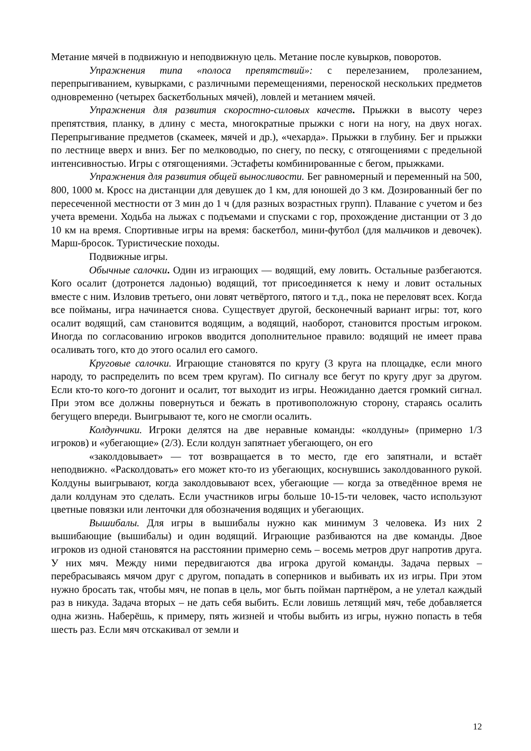Метание мячей в подвижную и неподвижную цель. Метание после кувырков, поворотов.
Упражнения типа «полоса препятствий»: с перелезанием, пролезанием, перепрыгиванием, кувырками, с различными перемещениями, переноской нескольких предметов одновременно (четырех баскетбольных мячей), ловлей и метанием мячей.
Упражнения для развития скоростно-силовых качеств. Прыжки в высоту через препятствия, планку, в длину с места, многократные прыжки с ноги на ногу, на двух ногах. Перепрыгивание предметов (скамеек, мячей и др.), «чехарда». Прыжки в глубину. Бег и прыжки по лестнице вверх и вниз. Бег по мелководью, по снегу, по песку, с отягощениями с предельной интенсивностью. Игры с отягощениями. Эстафеты комбинированные с бегом, прыжками.
Упражнения для развития общей выносливости. Бег равномерный и переменный на 500, 800, 1000 м. Кросс на дистанции для девушек до 1 км, для юношей до 3 км. Дозированный бег по пересеченной местности от 3 мин до 1 ч (для разных возрастных групп). Плавание с учетом и без учета времени. Ходьба на лыжах с подъемами и спусками с гор, прохождение дистанции от 3 до 10 км на время. Спортивные игры на время: баскетбол, мини-футбол (для мальчиков и девочек). Марш-бросок. Туристические походы.
Подвижные игры.
Обычные салочки. Один из играющих — водящий, ему ловить. Остальные разбегаются. Кого осалит (дотронется ладонью) водящий, тот присоединяется к нему и ловит остальных вместе с ним. Изловив третьего, они ловят четвёртого, пятого и т.д., пока не переловят всех. Когда все пойманы, игра начинается снова. Существует другой, бесконечный вариант игры: тот, кого осалит водящий, сам становится водящим, а водящий, наоборот, становится простым игроком. Иногда по согласованию игроков вводится дополнительное правило: водящий не имеет права осаливать того, кто до этого осалил его самого.
Круговые салочки. Играющие становятся по кругу (3 круга на площадке, если много народу, то распределить по всем трем кругам). По сигналу все бегут по кругу друг за другом. Если кто-то кого-то догонит и осалит, тот выходит из игры. Неожиданно дается громкий сигнал. При этом все должны повернуться и бежать в противоположную сторону, стараясь осалить бегущего впереди. Выигрывают те, кого не смогли осалить.
Колдунчики. Игроки делятся на две неравные команды: «колдуны» (примерно 1/3 игроков) и «убегающие» (2/3). Если колдун запятнает убегающего, он его
«заколдовывает» — тот возвращается в то место, где его запятнали, и встаёт неподвижно. «Расколдовать» его может кто-то из убегающих, коснувшись заколдованного рукой. Колдуны выигрывают, когда заколдовывают всех, убегающие — когда за отведённое время не дали колдунам это сделать. Если участников игры больше 10-15-ти человек, часто используют цветные повязки или ленточки для обозначения водящих и убегающих.
Вышибалы. Для игры в вышибалы нужно как минимум 3 человека. Из них 2 вышибающие (вышибалы) и один водящий. Играющие разбиваются на две команды. Двое игроков из одной становятся на расстоянии примерно семь – восемь метров друг напротив друга. У них мяч. Между ними передвигаются два игрока другой команды. Задача первых – перебрасываясь мячом друг с другом, попадать в соперников и выбивать их из игры. При этом нужно бросать так, чтобы мяч, не попав в цель, мог быть пойман партнёром, а не улетал каждый раз в никуда. Задача вторых – не дать себя выбить. Если ловишь летящий мяч, тебе добавляется одна жизнь. Наберёшь, к примеру, пять жизней и чтобы выбить из игры, нужно попасть в тебя шесть раз. Если мяч отскакивал от земли и
12